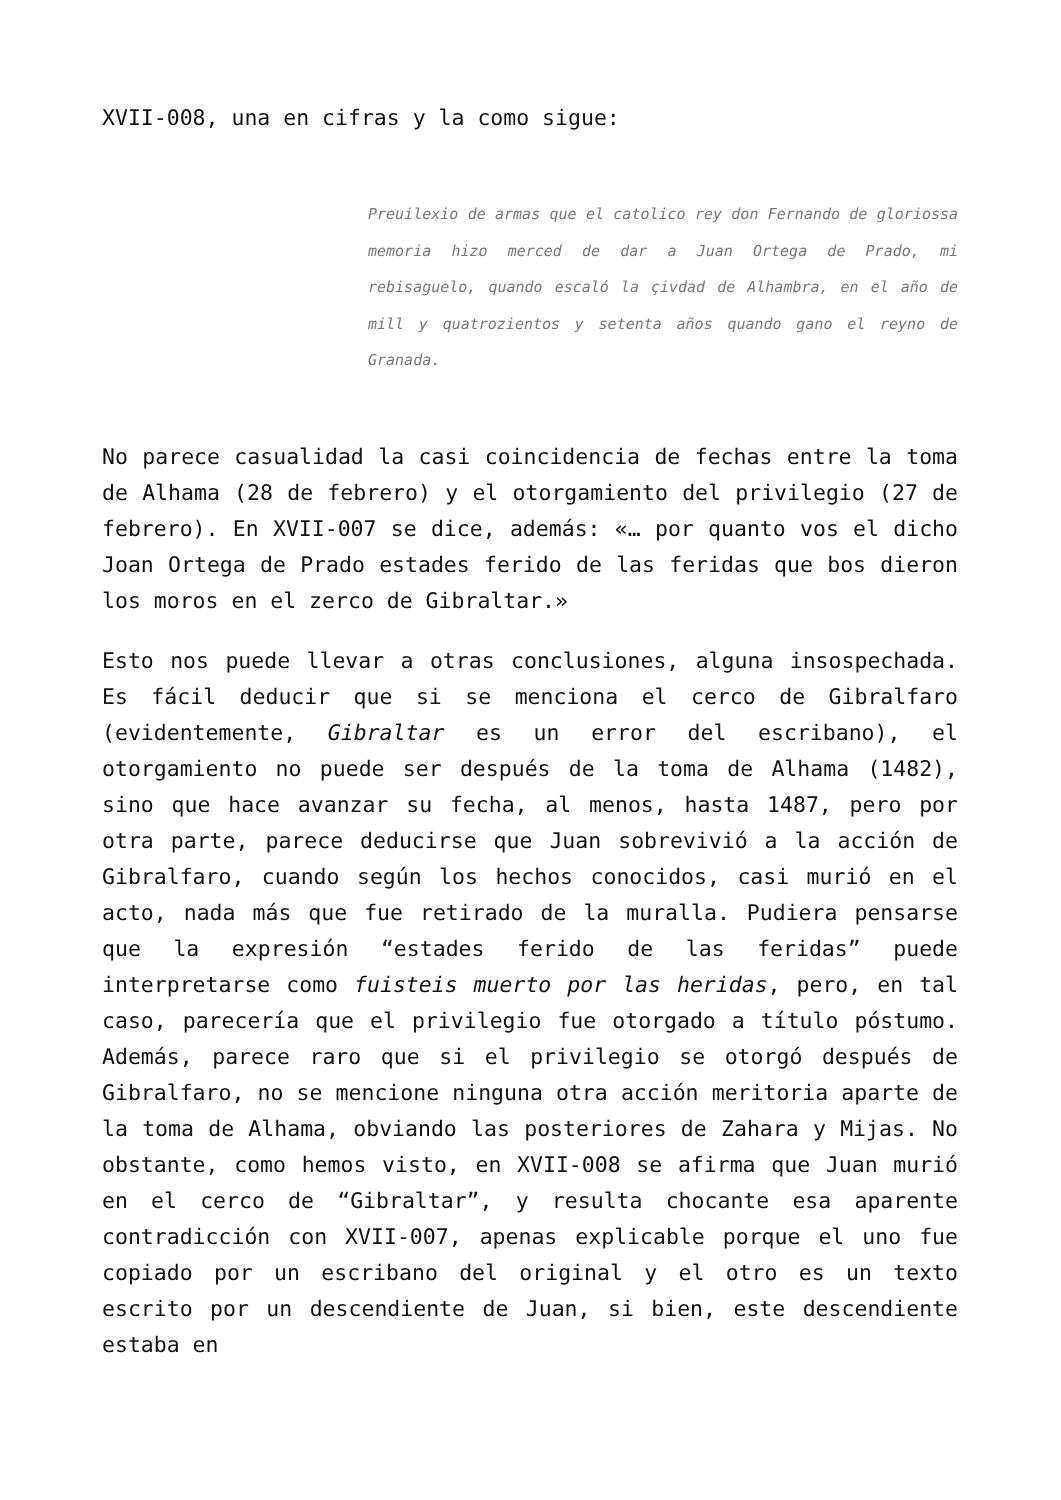XVII-008, una en cifras y la como sigue:
Preuilexio de armas que el catolico rey don Fernando de gloriossa memoria hizo merced de dar a Juan Ortega de Prado, mi rebisaguelo, quando escaló la çivdad de Alhambra, en el año de mill y quatrozientos y setenta años quando gano el reyno de Granada.
No parece casualidad la casi coincidencia de fechas entre la toma de Alhama (28 de febrero) y el otorgamiento del privilegio (27 de febrero). En XVII-007 se dice, además: «… por quanto vos el dicho Joan Ortega de Prado estades ferido de las feridas que bos dieron los moros en el zerco de Gibraltar.»
Esto nos puede llevar a otras conclusiones, alguna insospechada. Es fácil deducir que si se menciona el cerco de Gibralfaro (evidentemente, Gibraltar es un error del escribano), el otorgamiento no puede ser después de la toma de Alhama (1482), sino que hace avanzar su fecha, al menos, hasta 1487, pero por otra parte, parece deducirse que Juan sobrevivió a la acción de Gibralfaro, cuando según los hechos conocidos, casi murió en el acto, nada más que fue retirado de la muralla. Pudiera pensarse que la expresión “estades ferido de las feridas” puede interpretarse como fuisteis muerto por las heridas, pero, en tal caso, parecería que el privilegio fue otorgado a título póstumo. Además, parece raro que si el privilegio se otorgó después de Gibralfaro, no se mencione ninguna otra acción meritoria aparte de la toma de Alhama, obviando las posteriores de Zahara y Mijas. No obstante, como hemos visto, en XVII-008 se afirma que Juan murió en el cerco de “Gibraltar”, y resulta chocante esa aparente contradicción con XVII-007, apenas explicable porque el uno fue copiado por un escribano del original y el otro es un texto escrito por un descendiente de Juan, si bien, este descendiente estaba en